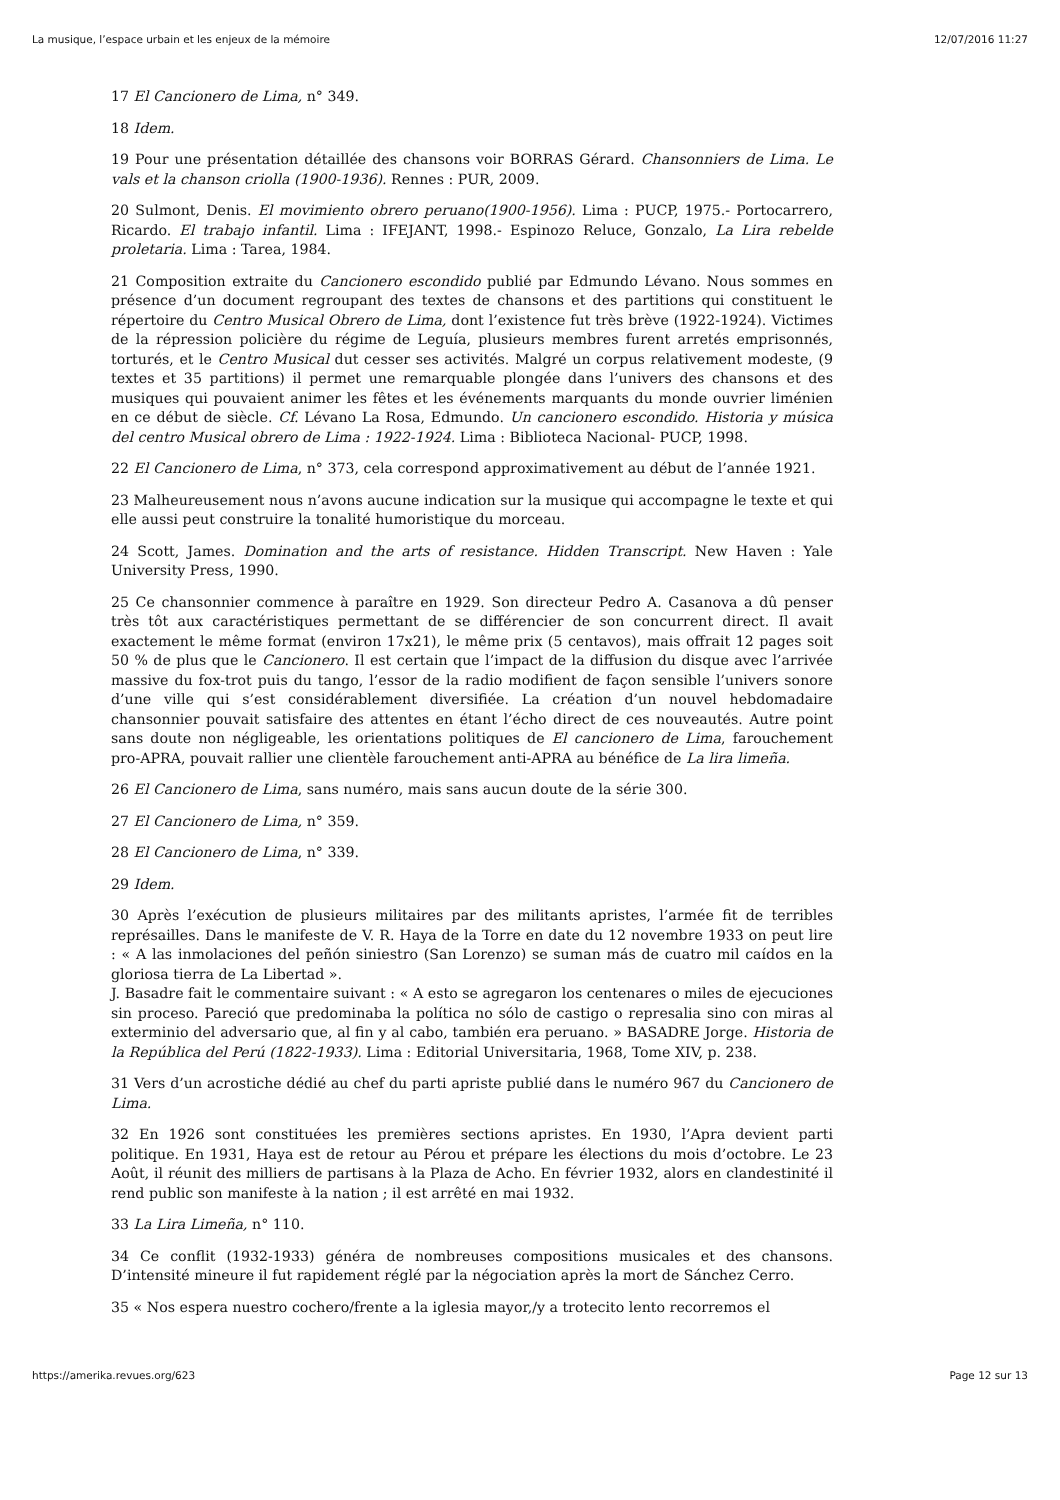La musique, l’espace urbain et les enjeux de la mémoire 12/07/2016 11:27
17 El Cancionero de Lima, n° 349.
18 Idem.
19 Pour une présentation détaillée des chansons voir BORRAS Gérard. Chansonniers de Lima. Le vals et la chanson criolla (1900-1936). Rennes : PUR, 2009.
20 Sulmont, Denis. El movimiento obrero peruano(1900-1956). Lima : PUCP, 1975.- Portocarrero, Ricardo. El trabajo infantil. Lima : IFEJANT, 1998.- Espinozo Reluce, Gonzalo, La Lira rebelde proletaria. Lima : Tarea, 1984.
21 Composition extraite du Cancionero escondido publié par Edmundo Lévano. Nous sommes en présence d’un document regroupant des textes de chansons et des partitions qui constituent le répertoire du Centro Musical Obrero de Lima, dont l’existence fut très brève (1922-1924). Victimes de la répression policière du régime de Leguía, plusieurs membres furent arretés emprisonnés, torturés, et le Centro Musical dut cesser ses activités. Malgré un corpus relativement modeste, (9 textes et 35 partitions) il permet une remarquable plongée dans l’univers des chansons et des musiques qui pouvaient animer les fêtes et les événements marquants du monde ouvrier liménien en ce début de siècle. Cf. Lévano La Rosa, Edmundo. Un cancionero escondido. Historia y música del centro Musical obrero de Lima : 1922-1924. Lima : Biblioteca Nacional- PUCP, 1998.
22 El Cancionero de Lima, n° 373, cela correspond approximativement au début de l’année 1921.
23 Malheureusement nous n’avons aucune indication sur la musique qui accompagne le texte et qui elle aussi peut construire la tonalité humoristique du morceau.
24 Scott, James. Domination and the arts of resistance. Hidden Transcript. New Haven : Yale University Press, 1990.
25 Ce chansonnier commence à paraître en 1929. Son directeur Pedro A. Casanova a dû penser très tôt aux caractéristiques permettant de se différencier de son concurrent direct. Il avait exactement le même format (environ 17x21), le même prix (5 centavos), mais offrait 12 pages soit 50 % de plus que le Cancionero. Il est certain que l’impact de la diffusion du disque avec l’arrivée massive du fox-trot puis du tango, l’essor de la radio modifient de façon sensible l’univers sonore d’une ville qui s’est considérablement diversifiée. La création d’un nouvel hebdomadaire chansonnier pouvait satisfaire des attentes en étant l’écho direct de ces nouveautés. Autre point sans doute non négligeable, les orientations politiques de El cancionero de Lima, farouchement pro-APRA, pouvait rallier une clientèle farouchement anti-APRA au bénéfice de La lira limeña.
26 El Cancionero de Lima, sans numéro, mais sans aucun doute de la série 300.
27 El Cancionero de Lima, n° 359.
28 El Cancionero de Lima, n° 339.
29 Idem.
30 Après l’exécution de plusieurs militaires par des militants apristes, l’armée fit de terribles représailles. Dans le manifeste de V. R. Haya de la Torre en date du 12 novembre 1933 on peut lire : « A las inmolaciones del peñón siniestro (San Lorenzo) se suman más de cuatro mil caídos en la gloriosa tierra de La Libertad ».
J. Basadre fait le commentaire suivant : « A esto se agregaron los centenares o miles de ejecuciones sin proceso. Pareció que predominaba la política no sólo de castigo o represalia sino con miras al exterminio del adversario que, al fin y al cabo, también era peruano. » BASADRE Jorge. Historia de la República del Perú (1822-1933). Lima : Editorial Universitaria, 1968, Tome XIV, p. 238.
31 Vers d’un acrostiche dédié au chef du parti apriste publié dans le numéro 967 du Cancionero de Lima.
32 En 1926 sont constituées les premières sections apristes. En 1930, l’Apra devient parti politique. En 1931, Haya est de retour au Pérou et prépare les élections du mois d’octobre. Le 23 Août, il réunit des milliers de partisans à la Plaza de Acho. En février 1932, alors en clandestinité il rend public son manifeste à la nation ; il est arrêté en mai 1932.
33 La Lira Limeña, n° 110.
34 Ce conflit (1932-1933) généra de nombreuses compositions musicales et des chansons. D’intensité mineure il fut rapidement réglé par la négociation après la mort de Sánchez Cerro.
35 « Nos espera nuestro cochero/frente a la iglesia mayor,/y a trotecito lento recorremos el
https://amerika.revues.org/623 Page 12 sur 13